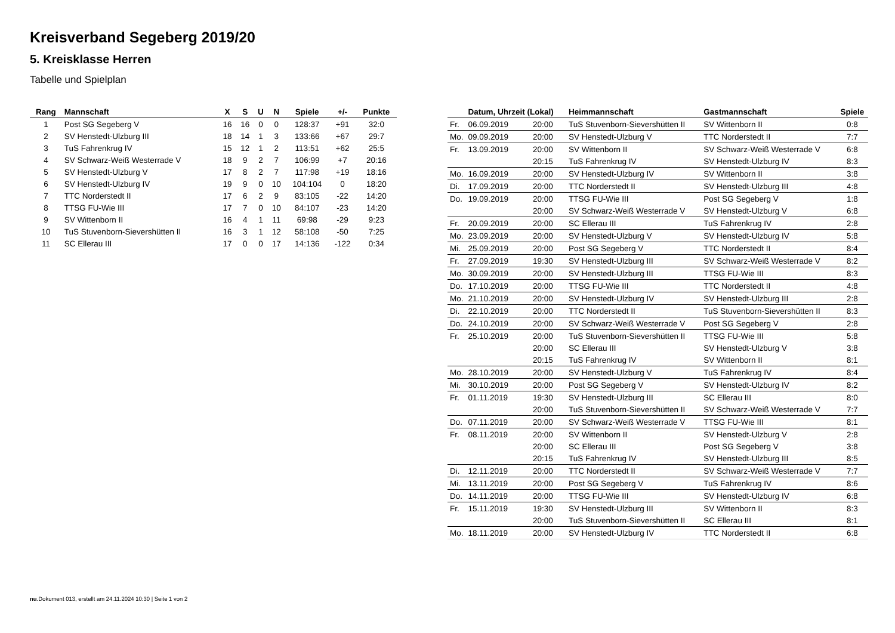Kreisverband Segeberg 2019/20
5. Kreisklasse Herren
Tabelle und Spielplan
| Rang | Mannschaft | X | S | U | N | Spiele | +/- | Punkte |
| --- | --- | --- | --- | --- | --- | --- | --- | --- |
| 1 | Post SG Segeberg V | 16 | 16 | 0 | 0 | 128:37 | +91 | 32:0 |
| 2 | SV Henstedt-Ulzburg III | 18 | 14 | 1 | 3 | 133:66 | +67 | 29:7 |
| 3 | TuS Fahrenkrug IV | 15 | 12 | 1 | 2 | 113:51 | +62 | 25:5 |
| 4 | SV Schwarz-Weiß Westerrade V | 18 | 9 | 2 | 7 | 106:99 | +7 | 20:16 |
| 5 | SV Henstedt-Ulzburg V | 17 | 8 | 2 | 7 | 117:98 | +19 | 18:16 |
| 6 | SV Henstedt-Ulzburg IV | 19 | 9 | 0 | 10 | 104:104 | 0 | 18:20 |
| 7 | TTC Norderstedt II | 17 | 6 | 2 | 9 | 83:105 | -22 | 14:20 |
| 8 | TTSG FU-Wie III | 17 | 7 | 0 | 10 | 84:107 | -23 | 14:20 |
| 9 | SV Wittenborn II | 16 | 4 | 1 | 11 | 69:98 | -29 | 9:23 |
| 10 | TuS Stuvenborn-Sievershütten II | 16 | 3 | 1 | 12 | 58:108 | -50 | 7:25 |
| 11 | SC Ellerau III | 17 | 0 | 0 | 17 | 14:136 | -122 | 0:34 |
| | Datum, Uhrzeit (Lokal) | | Heimmannschaft | Gastmannschaft | Spiele |
| --- | --- | --- | --- | --- | --- |
| Fr. | 06.09.2019 | 20:00 | TuS Stuvenborn-Sievershütten II | SV Wittenborn II | 0:8 |
| Mo. | 09.09.2019 | 20:00 | SV Henstedt-Ulzburg V | TTC Norderstedt II | 7:7 |
| Fr. | 13.09.2019 | 20:00 | SV Wittenborn II | SV Schwarz-Weiß Westerrade V | 6:8 |
| | | 20:15 | TuS Fahrenkrug IV | SV Henstedt-Ulzburg IV | 8:3 |
| Mo. | 16.09.2019 | 20:00 | SV Henstedt-Ulzburg IV | SV Wittenborn II | 3:8 |
| Di. | 17.09.2019 | 20:00 | TTC Norderstedt II | SV Henstedt-Ulzburg III | 4:8 |
| Do. | 19.09.2019 | 20:00 | TTSG FU-Wie III | Post SG Segeberg V | 1:8 |
| | | 20:00 | SV Schwarz-Weiß Westerrade V | SV Henstedt-Ulzburg V | 6:8 |
| Fr. | 20.09.2019 | 20:00 | SC Ellerau III | TuS Fahrenkrug IV | 2:8 |
| Mo. | 23.09.2019 | 20:00 | SV Henstedt-Ulzburg V | SV Henstedt-Ulzburg IV | 5:8 |
| Mi. | 25.09.2019 | 20:00 | Post SG Segeberg V | TTC Norderstedt II | 8:4 |
| Fr. | 27.09.2019 | 19:30 | SV Henstedt-Ulzburg III | SV Schwarz-Weiß Westerrade V | 8:2 |
| Mo. | 30.09.2019 | 20:00 | SV Henstedt-Ulzburg III | TTSG FU-Wie III | 8:3 |
| Do. | 17.10.2019 | 20:00 | TTSG FU-Wie III | TTC Norderstedt II | 4:8 |
| Mo. | 21.10.2019 | 20:00 | SV Henstedt-Ulzburg IV | SV Henstedt-Ulzburg III | 2:8 |
| Di. | 22.10.2019 | 20:00 | TTC Norderstedt II | TuS Stuvenborn-Sievershütten II | 8:3 |
| Do. | 24.10.2019 | 20:00 | SV Schwarz-Weiß Westerrade V | Post SG Segeberg V | 2:8 |
| Fr. | 25.10.2019 | 20:00 | TuS Stuvenborn-Sievershütten II | TTSG FU-Wie III | 5:8 |
| | | 20:00 | SC Ellerau III | SV Henstedt-Ulzburg V | 3:8 |
| | | 20:15 | TuS Fahrenkrug IV | SV Wittenborn II | 8:1 |
| Mo. | 28.10.2019 | 20:00 | SV Henstedt-Ulzburg V | TuS Fahrenkrug IV | 8:4 |
| Mi. | 30.10.2019 | 20:00 | Post SG Segeberg V | SV Henstedt-Ulzburg IV | 8:2 |
| Fr. | 01.11.2019 | 19:30 | SV Henstedt-Ulzburg III | SC Ellerau III | 8:0 |
| | | 20:00 | TuS Stuvenborn-Sievershütten II | SV Schwarz-Weiß Westerrade V | 7:7 |
| Do. | 07.11.2019 | 20:00 | SV Schwarz-Weiß Westerrade V | TTSG FU-Wie III | 8:1 |
| Fr. | 08.11.2019 | 20:00 | SV Wittenborn II | SV Henstedt-Ulzburg V | 2:8 |
| | | 20:00 | SC Ellerau III | Post SG Segeberg V | 3:8 |
| | | 20:15 | TuS Fahrenkrug IV | SV Henstedt-Ulzburg III | 8:5 |
| Di. | 12.11.2019 | 20:00 | TTC Norderstedt II | SV Schwarz-Weiß Westerrade V | 7:7 |
| Mi. | 13.11.2019 | 20:00 | Post SG Segeberg V | TuS Fahrenkrug IV | 8:6 |
| Do. | 14.11.2019 | 20:00 | TTSG FU-Wie III | SV Henstedt-Ulzburg IV | 6:8 |
| Fr. | 15.11.2019 | 19:30 | SV Henstedt-Ulzburg III | SV Wittenborn II | 8:3 |
| | | 20:00 | TuS Stuvenborn-Sievershütten II | SC Ellerau III | 8:1 |
| Mo. | 18.11.2019 | 20:00 | SV Henstedt-Ulzburg IV | TTC Norderstedt II | 6:8 |
nu.Dokument 013, erstellt am 24.11.2024 10:30 | Seite 1 von 2